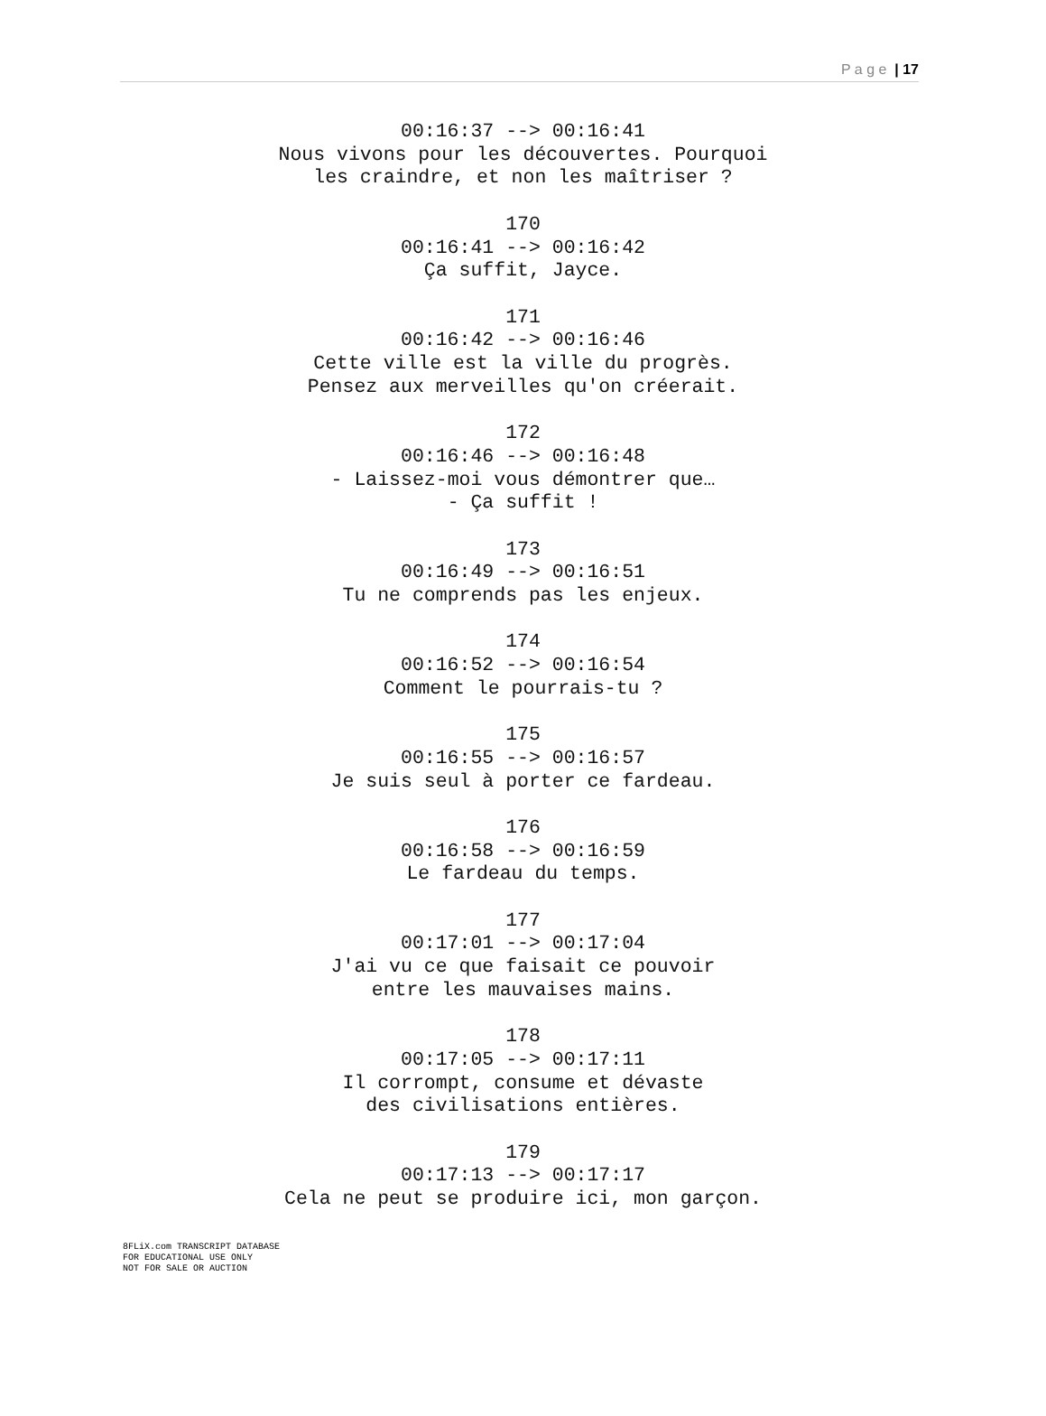P a g e | 17
00:16:37 --> 00:16:41
Nous vivons pour les découvertes. Pourquoi
les craindre, et non les maîtriser ?
170
00:16:41 --> 00:16:42
Ça suffit, Jayce.
171
00:16:42 --> 00:16:46
Cette ville est la ville du progrès.
Pensez aux merveilles qu'on créerait.
172
00:16:46 --> 00:16:48
- Laissez-moi vous démontrer que…
- Ça suffit !
173
00:16:49 --> 00:16:51
Tu ne comprends pas les enjeux.
174
00:16:52 --> 00:16:54
Comment le pourrais-tu ?
175
00:16:55 --> 00:16:57
Je suis seul à porter ce fardeau.
176
00:16:58 --> 00:16:59
Le fardeau du temps.
177
00:17:01 --> 00:17:04
J'ai vu ce que faisait ce pouvoir
entre les mauvaises mains.
178
00:17:05 --> 00:17:11
Il corrompt, consume et dévaste
des civilisations entières.
179
00:17:13 --> 00:17:17
Cela ne peut se produire ici, mon garçon.
8FLiX.com TRANSCRIPT DATABASE
FOR EDUCATIONAL USE ONLY
NOT FOR SALE OR AUCTION